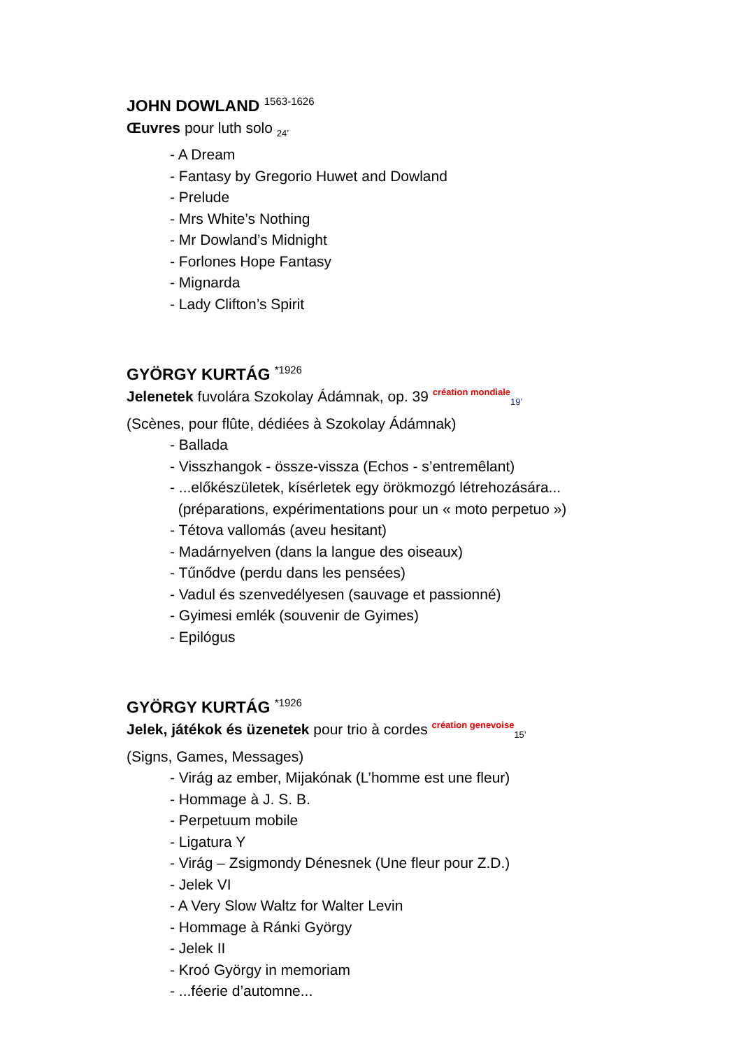JOHN DOWLAND <sup>1563-1626</sup>
Œuvres pour luth solo <sub>24’</sub>
- A Dream
- Fantasy by Gregorio Huwet and Dowland
- Prelude
- Mrs White’s Nothing
- Mr Dowland’s Midnight
- Forlones Hope Fantasy
- Mignarda
- Lady Clifton’s Spirit
GYÖRGY KURTÁG <sup>*1926</sup>
Jelenetek fuvolára Szokolay Ádámnak, op. 39 création mondiale<sub>19’</sub>
(Scènes, pour flûte, dédiées à Szokolay Ádámnak)
- Ballada
- Visszhangok - össze-vissza (Echos - s’entremêlant)
- ...előkészületek, kísérletek egy örökmozgó létrehozására...
(préparations, expérimentations pour un « moto perpetuo »)
- Tétova vallomás (aveu hesitant)
- Madárnyelven (dans la langue des oiseaux)
- Tűnődve (perdu dans les pensées)
- Vadul és szenvedélyesen (sauvage et passionné)
- Gyimesi emlék (souvenir de Gyimes)
- Epilógus
GYÖRGY KURTÁG <sup>*1926</sup>
Jelek, játékok és üzenetek pour trio à cordes création genevoise<sub>15’</sub>
(Signs, Games, Messages)
- Virág az ember, Mijakónak (L’homme est une fleur)
- Hommage à J. S. B.
- Perpetuum mobile
- Ligatura Y
- Virág – Zsigmondy Dénesnek (Une fleur pour Z.D.)
- Jelek VI
- A Very Slow Waltz for Walter Levin
- Hommage à Ránki György
- Jelek II
- Kroó György in memoriam
- ...féerie d’automne...